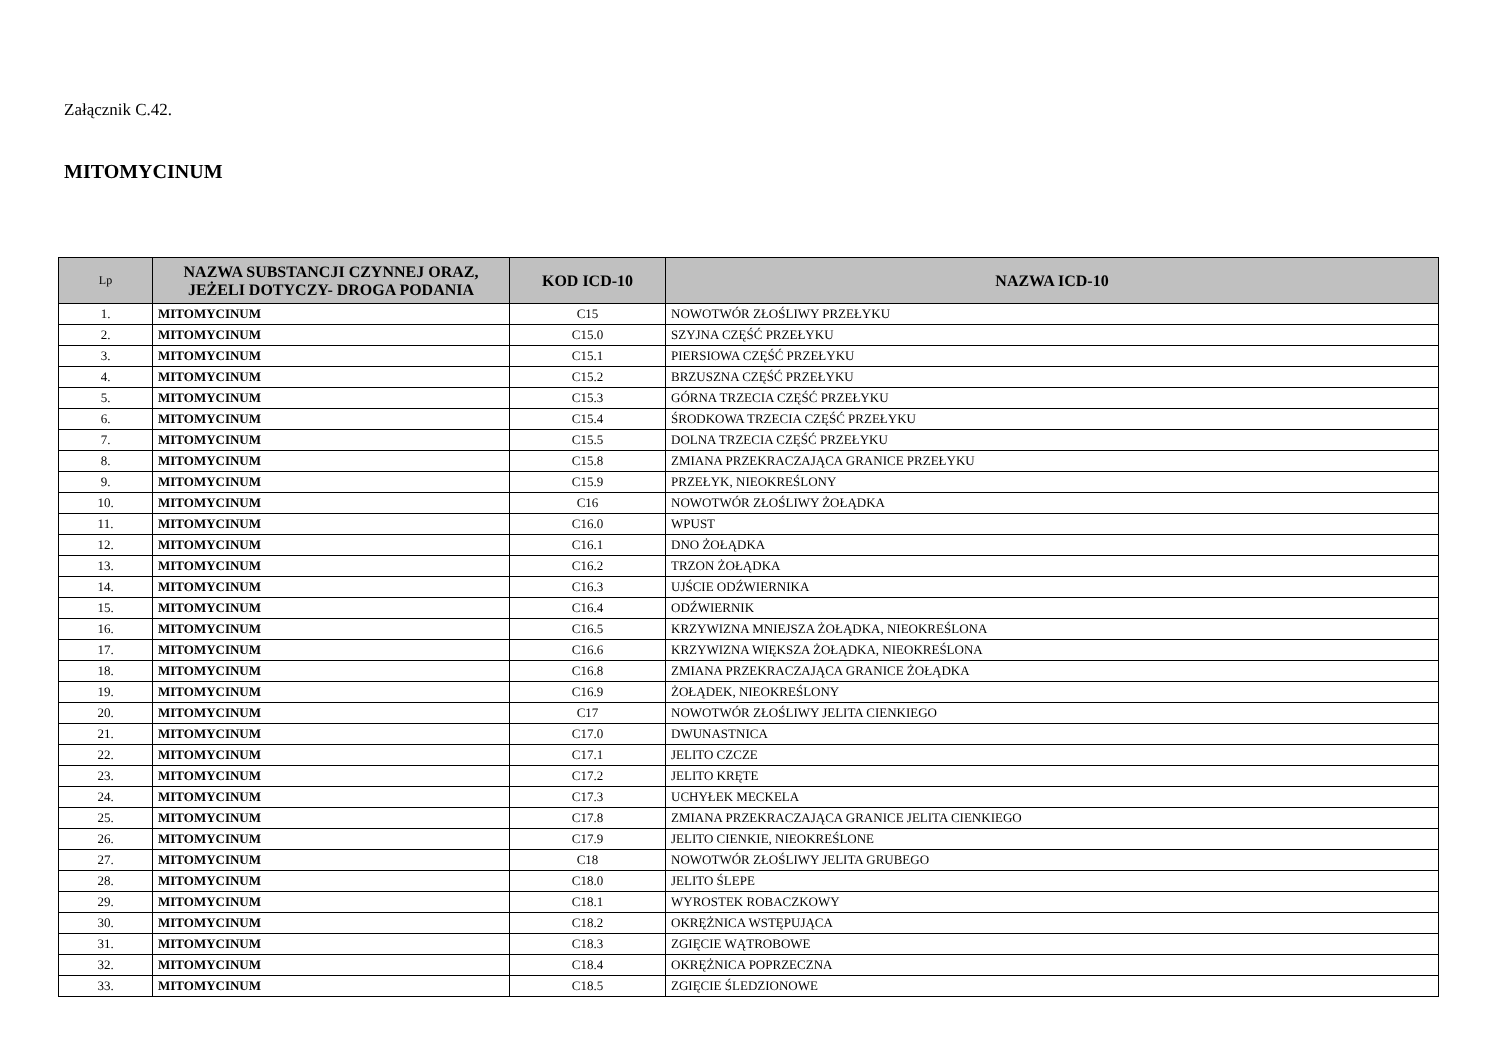Załącznik C.42.
MITOMYCINUM
| Lp | NAZWA SUBSTANCJI CZYNNEJ ORAZ, JEŻELI DOTYCZY- DROGA PODANIA | KOD ICD-10 | NAZWA ICD-10 |
| --- | --- | --- | --- |
| 1. | MITOMYCINUM | C15 | NOWOTWÓR ZŁOŚLIWY PRZEŁYKU |
| 2. | MITOMYCINUM | C15.0 | SZYJNA CZĘŚĆ PRZEŁYKU |
| 3. | MITOMYCINUM | C15.1 | PIERSIOWA CZĘŚĆ PRZEŁYKU |
| 4. | MITOMYCINUM | C15.2 | BRZUSZNA CZĘŚĆ PRZEŁYKU |
| 5. | MITOMYCINUM | C15.3 | GÓRNA TRZECIA CZĘŚĆ PRZEŁYKU |
| 6. | MITOMYCINUM | C15.4 | ŚRODKOWA TRZECIA CZĘŚĆ PRZEŁYKU |
| 7. | MITOMYCINUM | C15.5 | DOLNA TRZECIA CZĘŚĆ PRZEŁYKU |
| 8. | MITOMYCINUM | C15.8 | ZMIANA PRZEKRACZAJĄCA GRANICE PRZEŁYKU |
| 9. | MITOMYCINUM | C15.9 | PRZEŁYK, NIEOKREŚLONY |
| 10. | MITOMYCINUM | C16 | NOWOTWÓR ZŁOŚLIWY ŻOŁĄDKA |
| 11. | MITOMYCINUM | C16.0 | WPUST |
| 12. | MITOMYCINUM | C16.1 | DNO ŻOŁĄDKA |
| 13. | MITOMYCINUM | C16.2 | TRZON ŻOŁĄDKA |
| 14. | MITOMYCINUM | C16.3 | UJŚCIE ODŹWIERNIKA |
| 15. | MITOMYCINUM | C16.4 | ODŹWIERNIK |
| 16. | MITOMYCINUM | C16.5 | KRZYWIZNA MNIEJSZA ŻOŁĄDKA, NIEOKREŚLONA |
| 17. | MITOMYCINUM | C16.6 | KRZYWIZNA WIĘKSZA ŻOŁĄDKA, NIEOKREŚLONA |
| 18. | MITOMYCINUM | C16.8 | ZMIANA PRZEKRACZAJĄCA GRANICE ŻOŁĄDKA |
| 19. | MITOMYCINUM | C16.9 | ŻOŁĄDEK, NIEOKREŚLONY |
| 20. | MITOMYCINUM | C17 | NOWOTWÓR ZŁOŚLIWY JELITA CIENKIEGO |
| 21. | MITOMYCINUM | C17.0 | DWUNASTNICA |
| 22. | MITOMYCINUM | C17.1 | JELITO CZCZE |
| 23. | MITOMYCINUM | C17.2 | JELITO KRĘTE |
| 24. | MITOMYCINUM | C17.3 | UCHYŁEK MECKELA |
| 25. | MITOMYCINUM | C17.8 | ZMIANA PRZEKRACZAJĄCA GRANICE JELITA CIENKIEGO |
| 26. | MITOMYCINUM | C17.9 | JELITO CIENKIE, NIEOKREŚLONE |
| 27. | MITOMYCINUM | C18 | NOWOTWÓR ZŁOŚLIWY JELITA GRUBEGO |
| 28. | MITOMYCINUM | C18.0 | JELITO ŚLEPE |
| 29. | MITOMYCINUM | C18.1 | WYROSTEK ROBACZKOWY |
| 30. | MITOMYCINUM | C18.2 | OKRĘŻNICA WSTĘPUJĄCA |
| 31. | MITOMYCINUM | C18.3 | ZGIĘCIE WĄTROBOWE |
| 32. | MITOMYCINUM | C18.4 | OKRĘŻNICA POPRZECZNA |
| 33. | MITOMYCINUM | C18.5 | ZGIĘCIE ŚLEDZIONOWE |